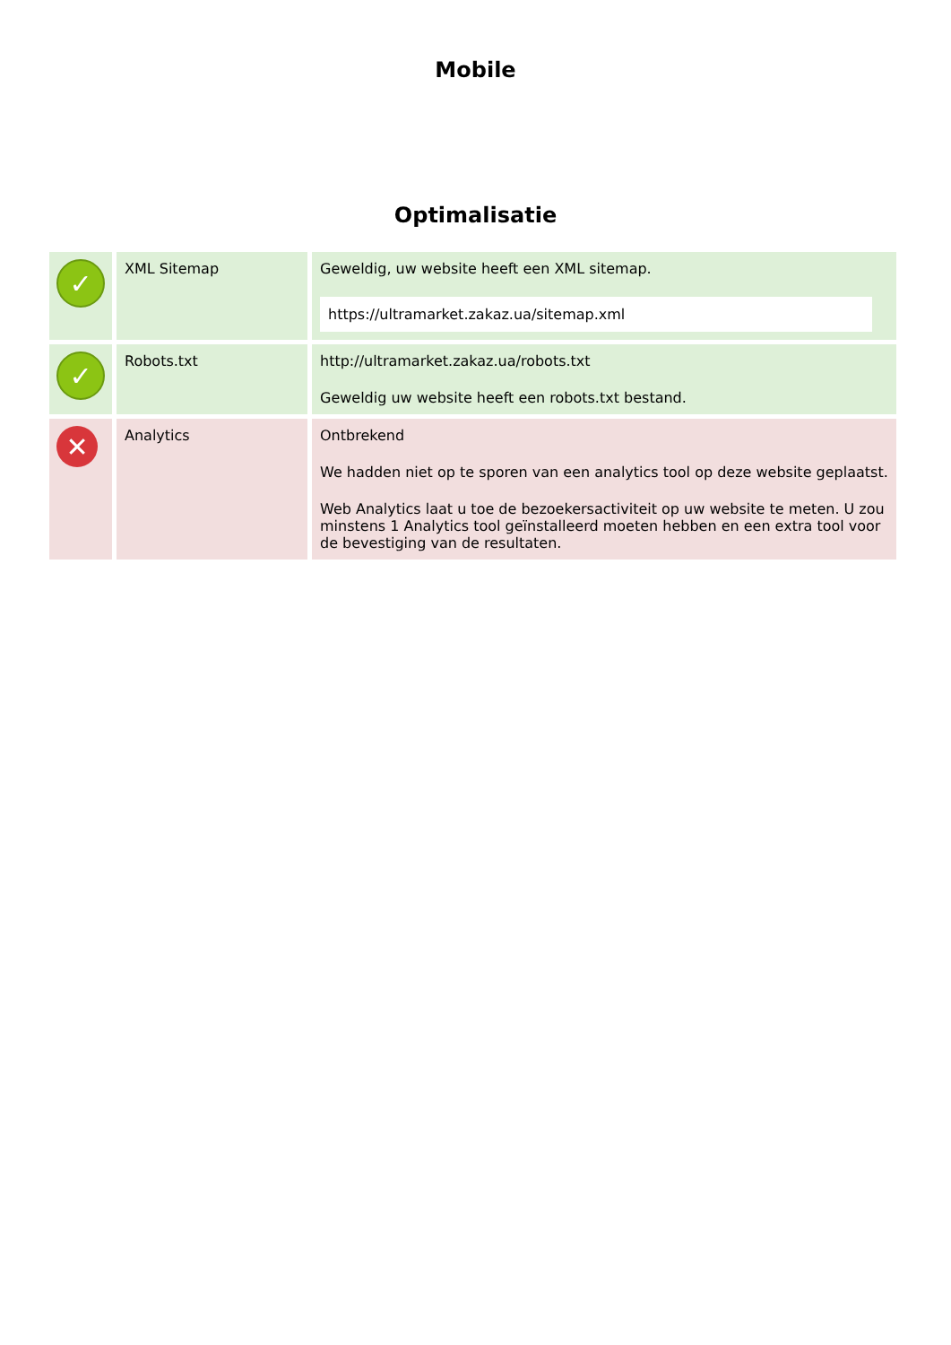Mobile
Optimalisatie
| ✓ | XML Sitemap | Geweldig, uw website heeft een XML sitemap. https://ultramarket.zakaz.ua/sitemap.xml |
| ✓ | Robots.txt | http://ultramarket.zakaz.ua/robots.txt Geweldig uw website heeft een robots.txt bestand. |
| ✕ | Analytics | Ontbrekend We hadden niet op te sporen van een analytics tool op deze website geplaatst. Web Analytics laat u toe de bezoekersactiviteit op uw website te meten. U zou minstens 1 Analytics tool geïnstalleerd moeten hebben en een extra tool voor de bevestiging van de resultaten. |